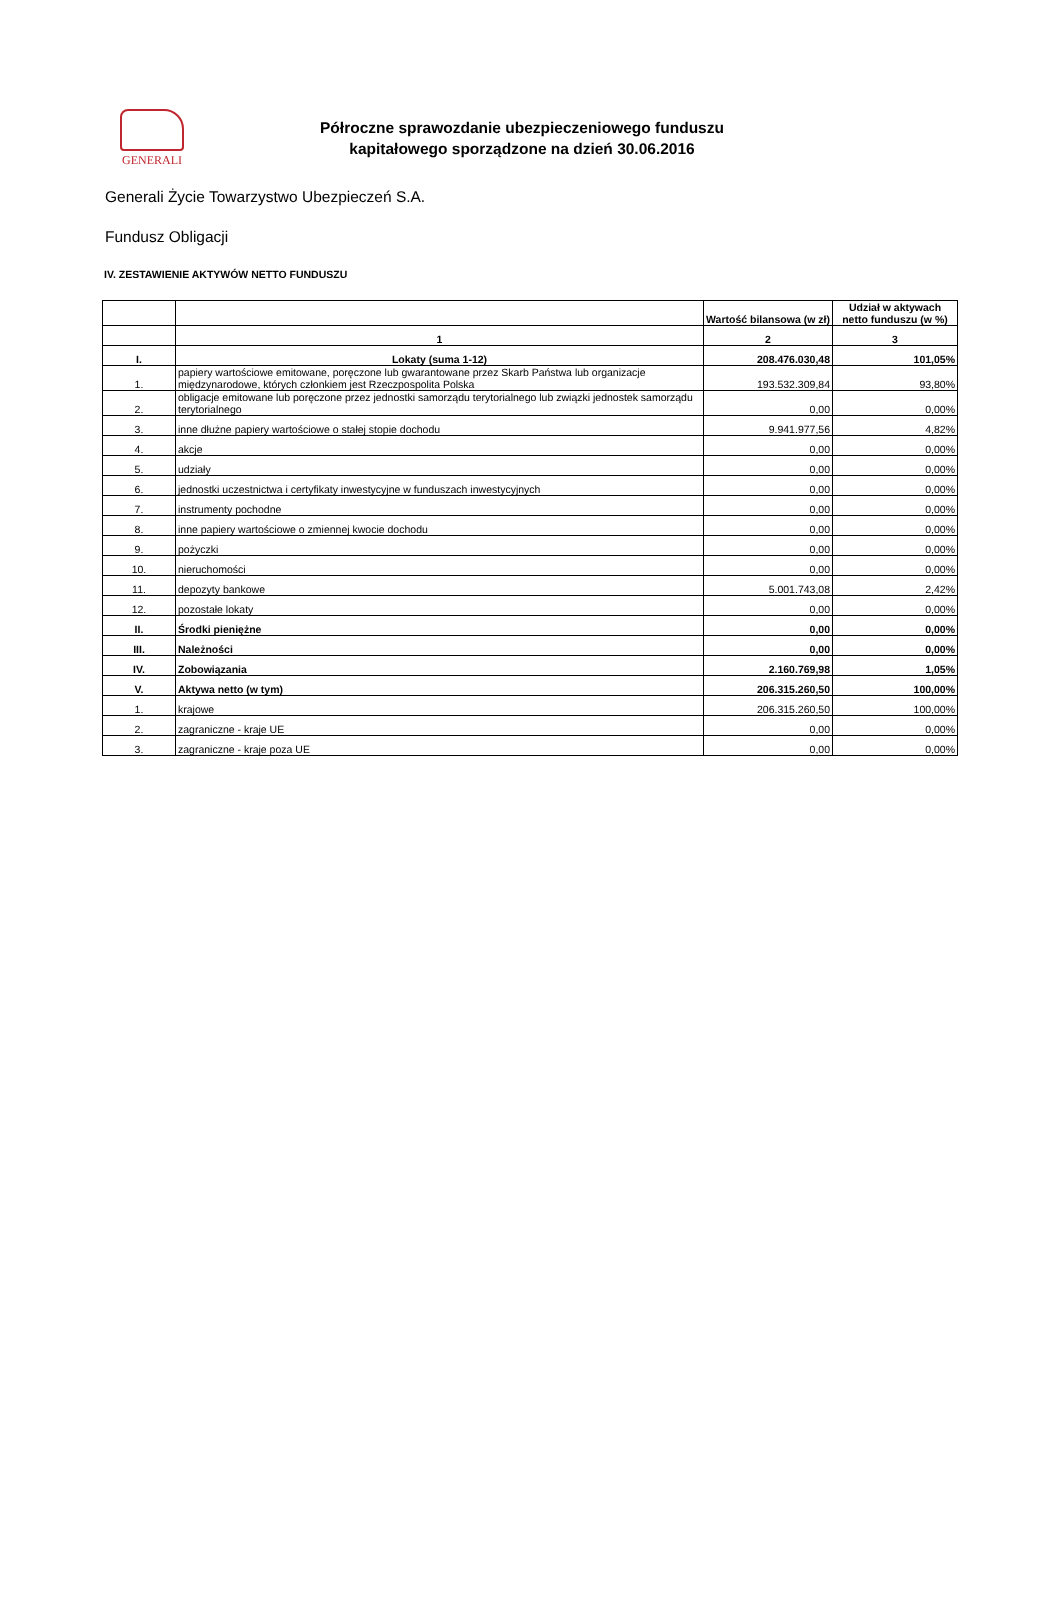GENERALI
Półroczne sprawozdanie ubezpieczeniowego funduszu
kapitałowego sporządzone na dzień 30.06.2016
Generali Życie Towarzystwo Ubezpieczeń S.A.
Fundusz Obligacji
IV. ZESTAWIENIE AKTYWÓW NETTO FUNDUSZU
| | | Wartość bilansowa (w zł) | Udział w aktywach netto funduszu (w %) |
| --- | --- | --- | --- |
| | 1 | 2 | 3 |
| I. | Lokaty (suma 1-12) | 208.476.030,48 | 101,05% |
| 1. | papiery wartościowe emitowane, poręczone lub gwarantowane przez Skarb Państwa lub organizacje międzynarodowe, których członkiem jest Rzeczpospolita Polska | 193.532.309,84 | 93,80% |
| 2. | obligacje emitowane lub poręczone przez jednostki samorządu terytorialnego lub związki jednostek samorządu terytorialnego | 0,00 | 0,00% |
| 3. | inne dłużne papiery wartościowe o stałej stopie dochodu | 9.941.977,56 | 4,82% |
| 4. | akcje | 0,00 | 0,00% |
| 5. | udziały | 0,00 | 0,00% |
| 6. | jednostki uczestnictwa i certyfikaty inwestycyjne w funduszach inwestycyjnych | 0,00 | 0,00% |
| 7. | instrumenty pochodne | 0,00 | 0,00% |
| 8. | inne papiery wartościowe o zmiennej kwocie dochodu | 0,00 | 0,00% |
| 9. | pożyczki | 0,00 | 0,00% |
| 10. | nieruchomości | 0,00 | 0,00% |
| 11. | depozyty bankowe | 5.001.743,08 | 2,42% |
| 12. | pozostałe lokaty | 0,00 | 0,00% |
| II. | Środki pieniężne | 0,00 | 0,00% |
| III. | Należności | 0,00 | 0,00% |
| IV. | Zobowiązania | 2.160.769,98 | 1,05% |
| V. | Aktywa netto (w tym) | 206.315.260,50 | 100,00% |
| 1. | krajowe | 206.315.260,50 | 100,00% |
| 2. | zagraniczne - kraje UE | 0,00 | 0,00% |
| 3. | zagraniczne - kraje poza UE | 0,00 | 0,00% |